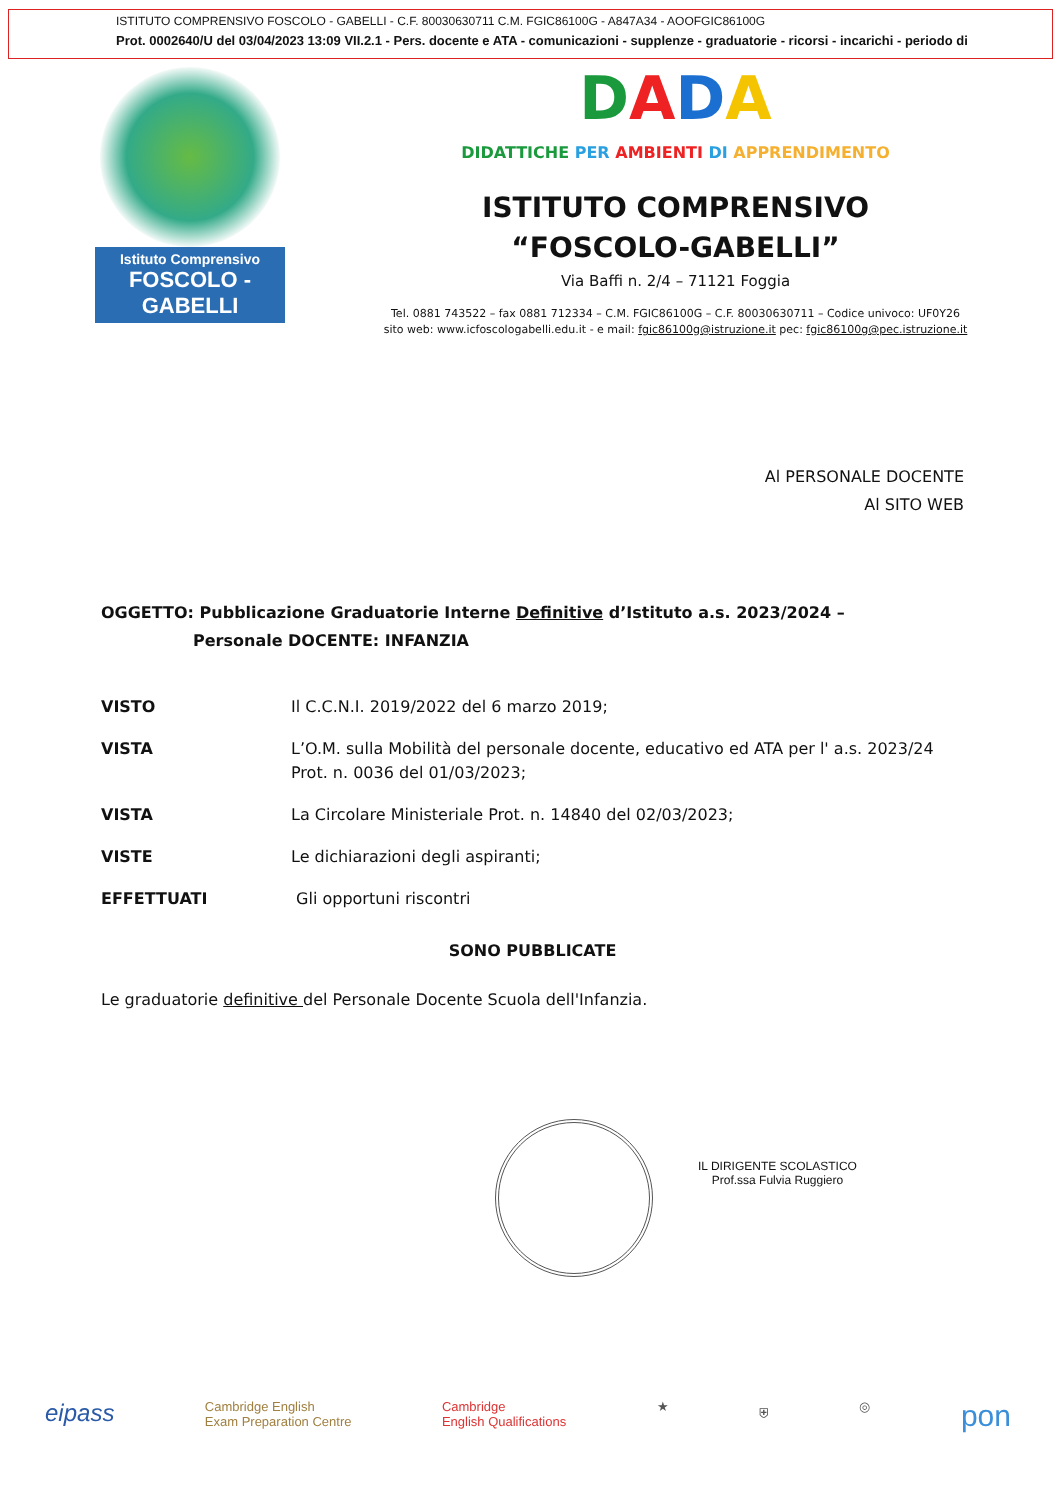ISTITUTO COMPRENSIVO FOSCOLO - GABELLI - C.F. 80030630711 C.M. FGIC86100G - A847A34 - AOOFGIC86100G
Prot. 0002640/U del 03/04/2023 13:09 VII.2.1 - Pers. docente e ATA - comunicazioni - supplenze - graduatorie - ricorsi - incarichi - periodo di
Istituto Comprensivo
FOSCOLO - GABELLI
DADA
DIDATTICHE PER AMBIENTI DI APPRENDIMENTO
ISTITUTO COMPRENSIVO
“FOSCOLO-GABELLI”
Via Baffi n. 2/4 – 71121 Foggia
Tel. 0881 743522 – fax 0881 712334 – C.M. FGIC86100G – C.F. 80030630711 – Codice univoco: UF0Y26
sito web: www.icfoscologabelli.edu.it - e mail: fgic86100g@istruzione.it pec: fgic86100g@pec.istruzione.it
Al PERSONALE DOCENTE
Al SITO WEB
OGGETTO: Pubblicazione Graduatorie Interne Definitive d’Istituto a.s. 2023/2024 –
Personale DOCENTE: INFANZIA
VISTO Il C.C.N.I. 2019/2022 del 6 marzo 2019;
VISTA L’O.M. sulla Mobilità del personale docente, educativo ed ATA per l' a.s. 2023/24 Prot. n. 0036 del 01/03/2023;
VISTA La Circolare Ministeriale Prot. n. 14840 del 02/03/2023;
VISTE Le dichiarazioni degli aspiranti;
EFFETTUATI Gli opportuni riscontri
SONO PUBBLICATE
Le graduatorie definitive del Personale Docente Scuola dell'Infanzia.
IL DIRIGENTE SCOLASTICO
Prof.ssa Fulvia Ruggiero
eipass Cambridge English
Exam Preparation Centre Cambridge
English Qualifications ★ ⛨ ◎ pon